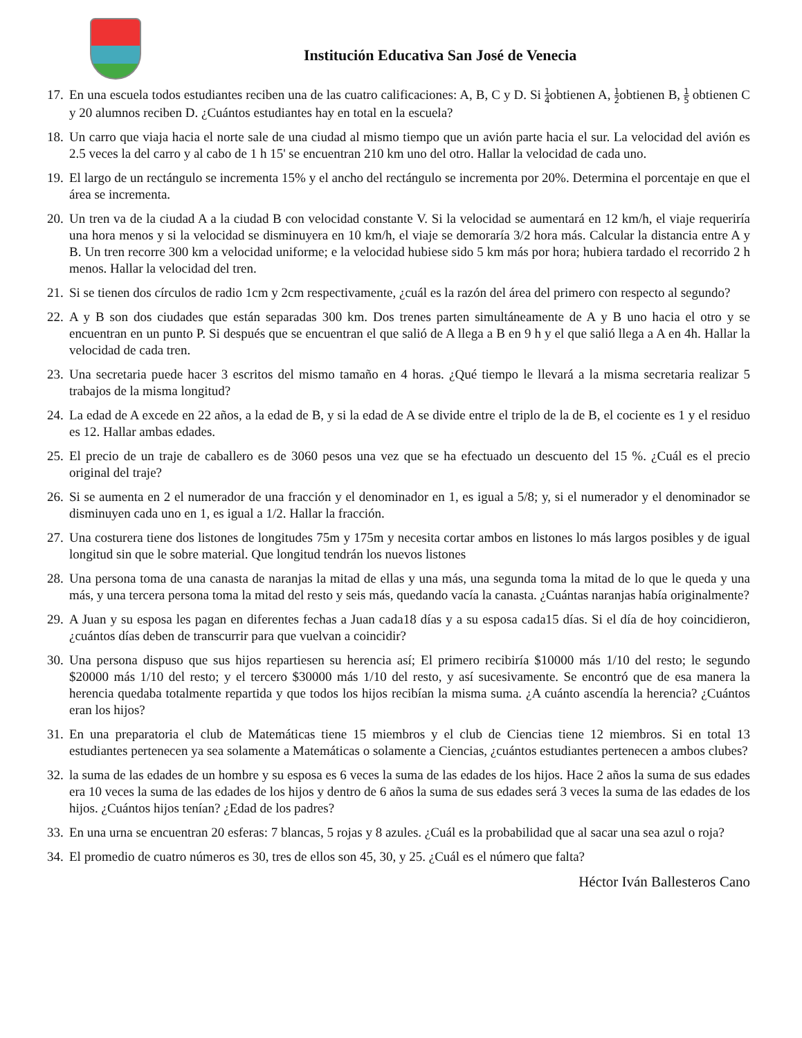Institución Educativa San José de Venecia
17. En una escuela todos estudiantes reciben una de las cuatro calificaciones: A, B, C y D. Si 1 4obtienen A, 1 2obtienen B, 1 5 obtienen C y 20 alumnos reciben D. ¿Cuántos estudiantes hay en total en la escuela?
18. Un carro que viaja hacia el norte sale de una ciudad al mismo tiempo que un avión parte hacia el sur. La velocidad del avión es 2.5 veces la del carro y al cabo de 1 h 15' se encuentran 210 km uno del otro. Hallar la velocidad de cada uno.
19. El largo de un rectángulo se incrementa 15% y el ancho del rectángulo se incrementa por 20%. Determina el porcentaje en que el área se incrementa.
20. Un tren va de la ciudad A a la ciudad B con velocidad constante V. Si la velocidad se aumentará en 12 km/h, el viaje requeriría una hora menos y si la velocidad se disminuyera en 10 km/h, el viaje se demoraría 3/2 hora más. Calcular la distancia entre A y B. Un tren recorre 300 km a velocidad uniforme; e la velocidad hubiese sido 5 km más por hora; hubiera tardado el recorrido 2 h menos. Hallar la velocidad del tren.
21. Si se tienen dos círculos de radio 1cm y 2cm respectivamente, ¿cuál es la razón del área del primero con respecto al segundo?
22. A y B son dos ciudades que están separadas 300 km. Dos trenes parten simultáneamente de A y B uno hacia el otro y se encuentran en un punto P. Si después que se encuentran el que salió de A llega a B en 9 h y el que salió llega a A en 4h. Hallar la velocidad de cada tren.
23. Una secretaria puede hacer 3 escritos del mismo tamaño en 4 horas. ¿Qué tiempo le llevará a la misma secretaria realizar 5 trabajos de la misma longitud?
24. La edad de A excede en 22 años, a la edad de B, y si la edad de A se divide entre el triplo de la de B, el cociente es 1 y el residuo es 12. Hallar ambas edades.
25. El precio de un traje de caballero es de 3060 pesos una vez que se ha efectuado un descuento del 15 %. ¿Cuál es el precio original del traje?
26. Si se aumenta en 2 el numerador de una fracción y el denominador en 1, es igual a 5/8; y, si el numerador y el denominador se disminuyen cada uno en 1, es igual a 1/2. Hallar la fracción.
27. Una costurera tiene dos listones de longitudes 75m y 175m y necesita cortar ambos en listones lo más largos posibles y de igual longitud sin que le sobre material. Que longitud tendrán los nuevos listones
28. Una persona toma de una canasta de naranjas la mitad de ellas y una más, una segunda toma la mitad de lo que le queda y una más, y una tercera persona toma la mitad del resto y seis más, quedando vacía la canasta. ¿Cuántas naranjas había originalmente?
29. A Juan y su esposa les pagan en diferentes fechas a Juan cada18 días y a su esposa cada15 días. Si el día de hoy coincidieron, ¿cuántos días deben de transcurrir para que vuelvan a coincidir?
30. Una persona dispuso que sus hijos repartiesen su herencia así; El primero recibiría $10000 más 1/10 del resto; le segundo $20000 más 1/10 del resto; y el tercero $30000 más 1/10 del resto, y así sucesivamente. Se encontró que de esa manera la herencia quedaba totalmente repartida y que todos los hijos recibían la misma suma. ¿A cuánto ascendía la herencia? ¿Cuántos eran los hijos?
31. En una preparatoria el club de Matemáticas tiene 15 miembros y el club de Ciencias tiene 12 miembros. Si en total 13 estudiantes pertenecen ya sea solamente a Matemáticas o solamente a Ciencias, ¿cuántos estudiantes pertenecen a ambos clubes?
32. la suma de las edades de un hombre y su esposa es 6 veces la suma de las edades de los hijos. Hace 2 años la suma de sus edades era 10 veces la suma de las edades de los hijos y dentro de 6 años la suma de sus edades será 3 veces la suma de las edades de los hijos. ¿Cuántos hijos tenían? ¿Edad de los padres?
33. En una urna se encuentran 20 esferas: 7 blancas, 5 rojas y 8 azules. ¿Cuál es la probabilidad que al sacar una sea azul o roja?
34. El promedio de cuatro números es 30, tres de ellos son 45, 30, y 25. ¿Cuál es el número que falta?
Héctor Iván Ballesteros Cano